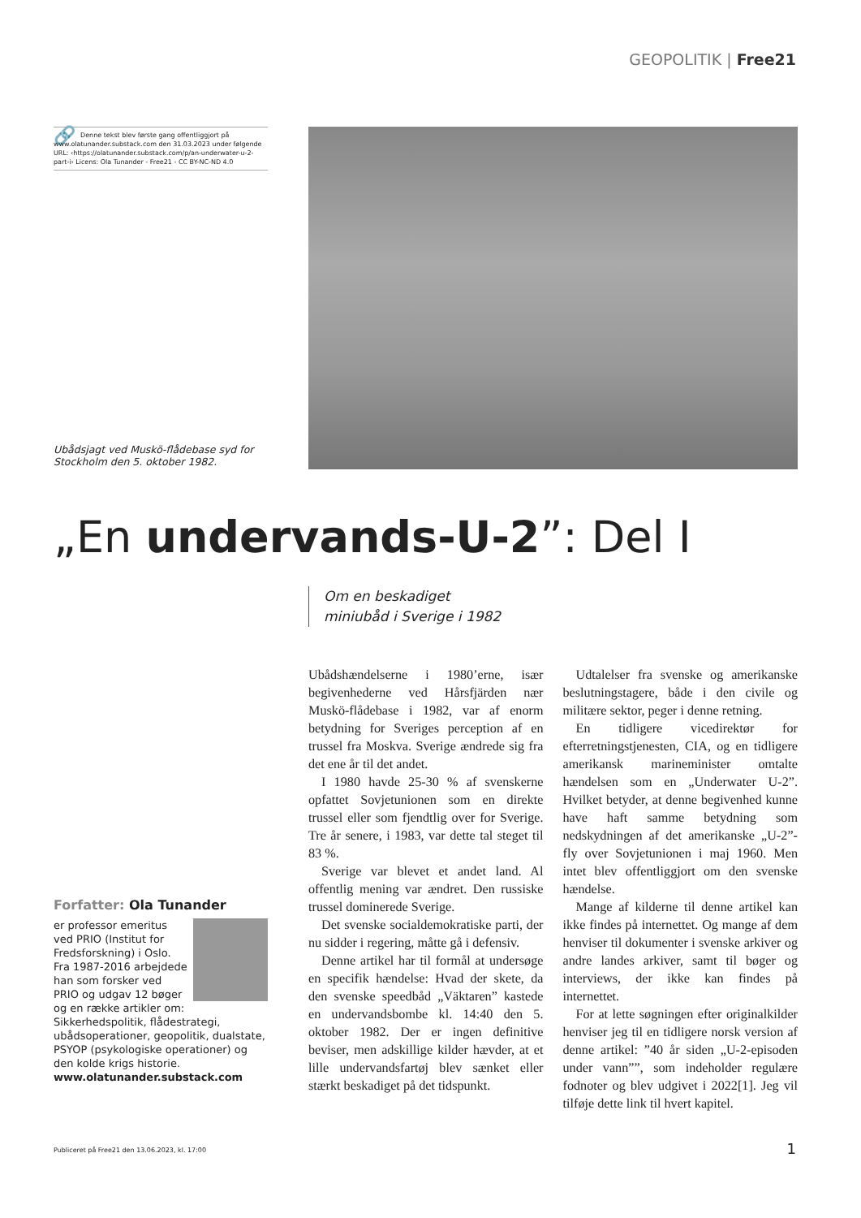GEOPOLITIK | Free21
🔗 Denne tekst blev første gang offentliggjort på www.olatunander.substack.com den 31.03.2023 under følgende URL: ‹https://olatunander.substack.com/p/an-underwater-u-2-part-i› Licens: Ola Tunander - Free21 - CC BY-NC-ND 4.0
Ubådsjagt ved Muskö-flådebase syd for Stockholm den 5. oktober 1982.
„En undervands-U-2”: Del I
Om en beskadiget
miniubåd i Sverige i 1982
Ubådshændelserne i 1980’erne, især begivenhederne ved Hårsfjärden nær Muskö-flådebase i 1982, var af enorm betydning for Sveriges perception af en trussel fra Moskva. Sverige ændrede sig fra det ene år til det andet.
I 1980 havde 25-30 % af svenskerne opfattet Sovjetunionen som en direkte trussel eller som fjendtlig over for Sverige. Tre år senere, i 1983, var dette tal steget til 83 %.
Sverige var blevet et andet land. Al offentlig mening var ændret. Den russiske trussel dominerede Sverige.
Det svenske socialdemokratiske parti, der nu sidder i regering, måtte gå i defensiv.
Denne artikel har til formål at undersøge en specifik hændelse: Hvad der skete, da den svenske speedbåd „Väktaren” kastede en undervandsbombe kl. 14:40 den 5. oktober 1982. Der er ingen definitive beviser, men adskillige kilder hævder, at et lille undervandsfartøj blev sænket eller stærkt beskadiget på det tidspunkt.
Udtalelser fra svenske og amerikanske beslutningstagere, både i den civile og militære sektor, peger i denne retning.
En tidligere vicedirektør for efterretningstjenesten, CIA, og en tidligere amerikansk marineminister omtalte hændelsen som en „Underwater U-2”. Hvilket betyder, at denne begivenhed kunne have haft samme betydning som nedskydningen af det amerikanske „U-2”-fly over Sovjetunionen i maj 1960. Men intet blev offentliggjort om den svenske hændelse.
Mange af kilderne til denne artikel kan ikke findes på internettet. Og mange af dem henviser til dokumenter i svenske arkiver og andre landes arkiver, samt til bøger og interviews, der ikke kan findes på internettet.
For at lette søgningen efter originalkilder henviser jeg til en tidligere norsk version af denne artikel: ”40 år siden „U-2-episoden under vann””, som indeholder regulære fodnoter og blev udgivet i 2022[1]. Jeg vil tilføje dette link til hvert kapitel.
Forfatter: Ola Tunander
er professor emeritus ved PRIO (Institut for Fredsforskning) i Oslo. Fra 1987-2016 arbejdede han som forsker ved PRIO og udgav 12 bøger og en række artikler om: Sikkerhedspolitik, flådestrategi, ubådsoperationer, geopolitik, dualstate, PSYOP (psykologiske operationer) og den kolde krigs historie.
www.olatunander.substack.com
Publiceret på Free21 den 13.06.2023, kl. 17:00
1